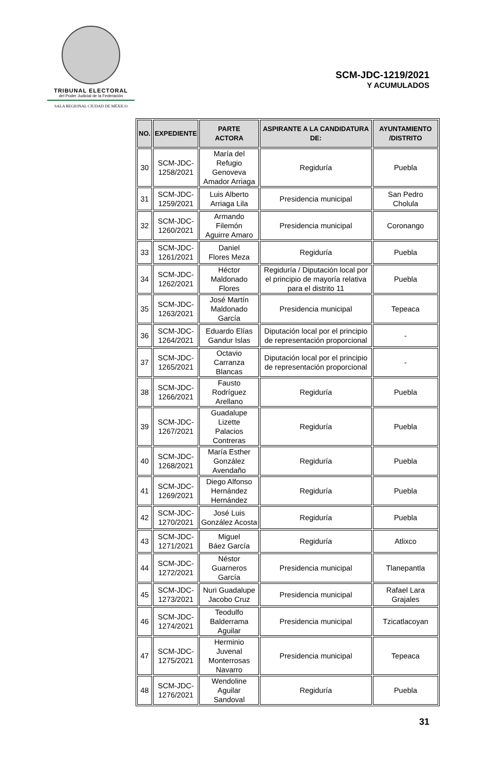TRIBUNAL ELECTORAL
del Poder Judicial de la Federación
SALA REGIONAL CIUDAD DE MÉXICO
SCM-JDC-1219/2021
Y ACUMULADOS
| NO. | EXPEDIENTE | PARTE ACTORA | ASPIRANTE A LA CANDIDATURA DE: | AYUNTAMIENTO /DISTRITO |
| --- | --- | --- | --- | --- |
| 30 | SCM-JDC- 1258/2021 | María del Refugio Genoveva Amador Arriaga | Regiduría | Puebla |
| 31 | SCM-JDC- 1259/2021 | Luis Alberto Arriaga Lila | Presidencia municipal | San Pedro Cholula |
| 32 | SCM-JDC- 1260/2021 | Armando Filemón Aguirre Amaro | Presidencia municipal | Coronango |
| 33 | SCM-JDC- 1261/2021 | Daniel Flores Meza | Regiduría | Puebla |
| 34 | SCM-JDC- 1262/2021 | Héctor Maldonado Flores | Regiduría / Diputación local por el principio de mayoría relativa para el distrito 11 | Puebla |
| 35 | SCM-JDC- 1263/2021 | José Martín Maldonado García | Presidencia municipal | Tepeaca |
| 36 | SCM-JDC- 1264/2021 | Eduardo Elías Gandur Islas | Diputación local por el principio de representación proporcional | - |
| 37 | SCM-JDC- 1265/2021 | Octavio Carranza Blancas | Diputación local por el principio de representación proporcional | - |
| 38 | SCM-JDC- 1266/2021 | Fausto Rodríguez Arellano | Regiduría | Puebla |
| 39 | SCM-JDC- 1267/2021 | Guadalupe Lizette Palacios Contreras | Regiduría | Puebla |
| 40 | SCM-JDC- 1268/2021 | María Esther González Avendaño | Regiduría | Puebla |
| 41 | SCM-JDC- 1269/2021 | Diego Alfonso Hernández Hernández | Regiduría | Puebla |
| 42 | SCM-JDC- 1270/2021 | José Luis González Acosta | Regiduría | Puebla |
| 43 | SCM-JDC- 1271/2021 | Miguel Báez García | Regiduría | Atlixco |
| 44 | SCM-JDC- 1272/2021 | Néstor Guarneros García | Presidencia municipal | Tlanepantla |
| 45 | SCM-JDC- 1273/2021 | Nuri Guadalupe Jacobo Cruz | Presidencia municipal | Rafael Lara Grajales |
| 46 | SCM-JDC- 1274/2021 | Teodulfo Balderrama Aguilar | Presidencia municipal | Tzicatlacoyan |
| 47 | SCM-JDC- 1275/2021 | Herminio Juvenal Monterrosas Navarro | Presidencia municipal | Tepeaca |
| 48 | SCM-JDC- 1276/2021 | Wendoline Aguilar Sandoval | Regiduría | Puebla |
31